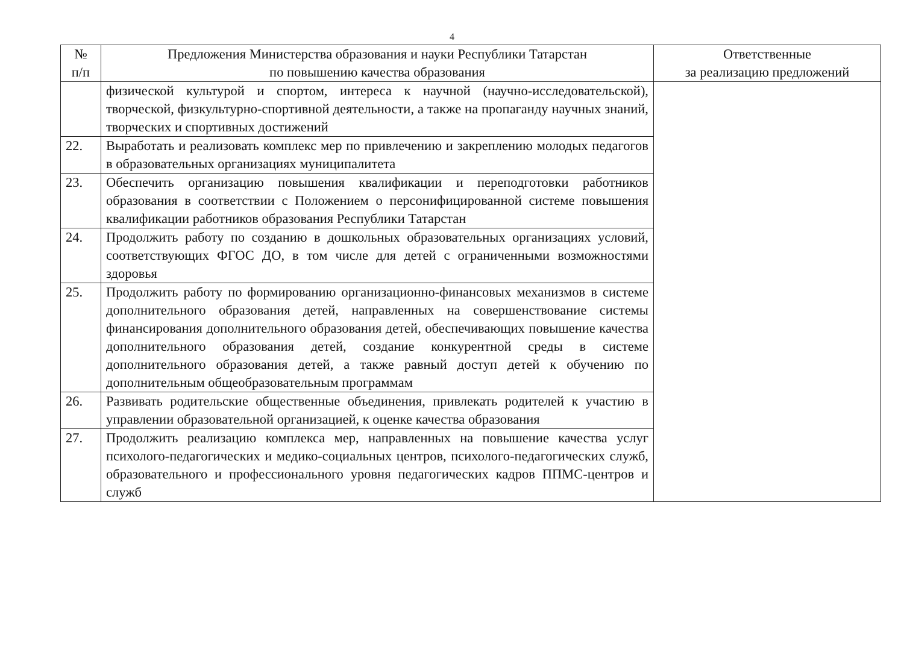4
| № п/п | Предложения Министерства образования и науки Республики Татарстан по повышению качества образования | Ответственные за реализацию предложений |
| --- | --- | --- |
| | физической культурой и спортом, интереса к научной (научно-исследовательской), творческой, физкультурно-спортивной деятельности, а также на пропаганду научных знаний, творческих и спортивных достижений | |
| 22. | Выработать и реализовать комплекс мер по привлечению и закреплению молодых педагогов в образовательных организациях муниципалитета | |
| 23. | Обеспечить организацию повышения квалификации и переподготовки работников образования в соответствии с Положением о персонифицированной системе повышения квалификации работников образования Республики Татарстан | |
| 24. | Продолжить работу по созданию в дошкольных образовательных организациях условий, соответствующих ФГОС ДО, в том числе для детей с ограниченными возможностями здоровья | |
| 25. | Продолжить работу по формированию организационно-финансовых механизмов в системе дополнительного образования детей, направленных на совершенствование системы финансирования дополнительного образования детей, обеспечивающих повышение качества дополнительного образования детей, создание конкурентной среды в системе дополнительного образования детей, а также равный доступ детей к обучению по дополнительным общеобразовательным программам | |
| 26. | Развивать родительские общественные объединения, привлекать родителей к участию в управлении образовательной организацией, к оценке качества образования | |
| 27. | Продолжить реализацию комплекса мер, направленных на повышение качества услуг психолого-педагогических и медико-социальных центров, психолого-педагогических служб, образовательного и профессионального уровня педагогических кадров ППМС-центров и служб | |